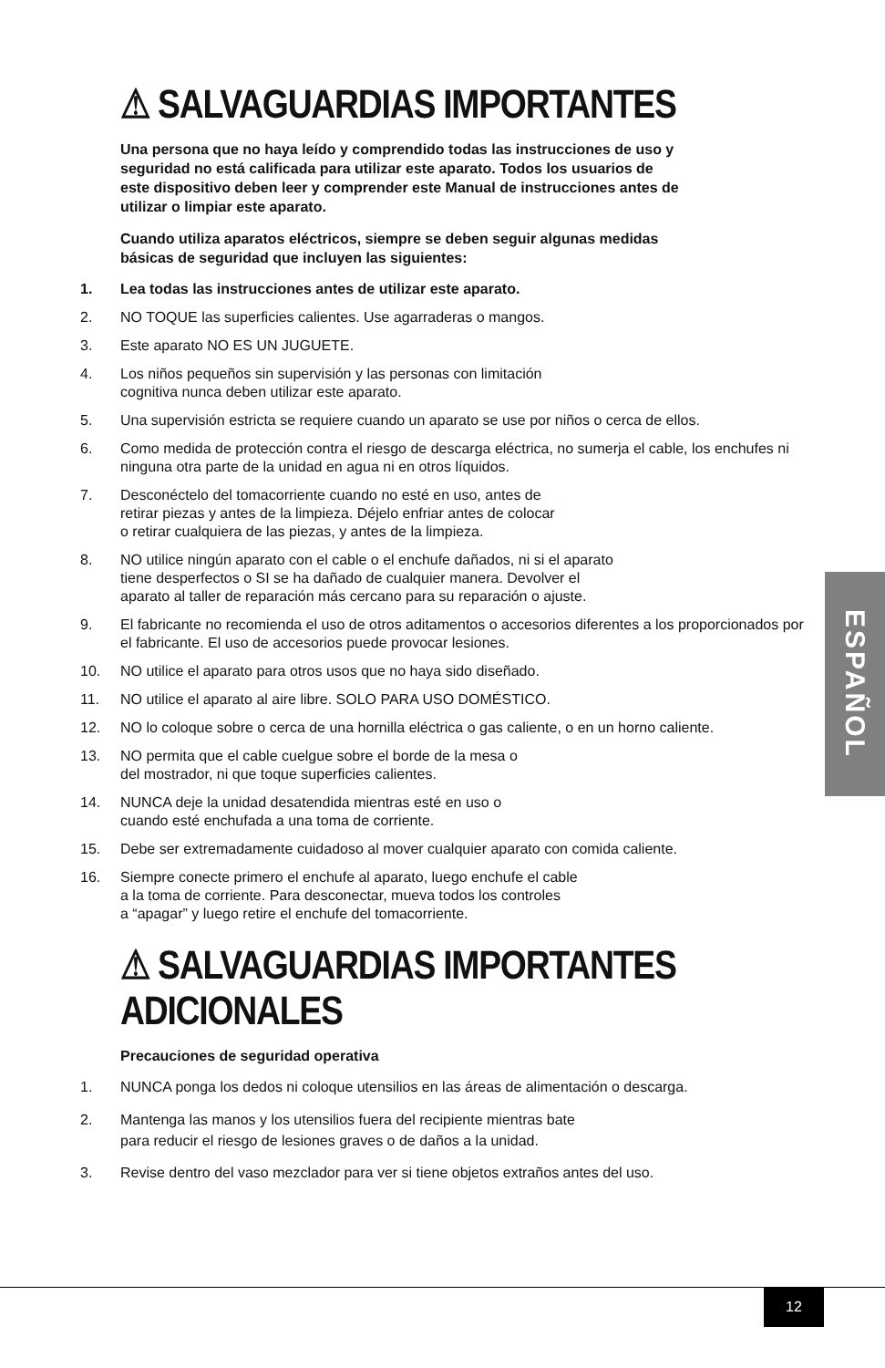⚠ SALVAGUARDIAS IMPORTANTES
Una persona que no haya leído y comprendido todas las instrucciones de uso y seguridad no está calificada para utilizar este aparato. Todos los usuarios de este dispositivo deben leer y comprender este Manual de instrucciones antes de utilizar o limpiar este aparato.
Cuando utiliza aparatos eléctricos, siempre se deben seguir algunas medidas básicas de seguridad que incluyen las siguientes:
1. Lea todas las instrucciones antes de utilizar este aparato.
2. NO TOQUE las superficies calientes. Use agarraderas o mangos.
3. Este aparato NO ES UN JUGUETE.
4. Los niños pequeños sin supervisión y las personas con limitación
cognitiva nunca deben utilizar este aparato.
5. Una supervisión estricta se requiere cuando un aparato se use por niños o cerca de ellos.
6. Como medida de protección contra el riesgo de descarga eléctrica, no sumerja el cable, los enchufes ni ninguna otra parte de la unidad en agua ni en otros líquidos.
7. Desconéctelo del tomacorriente cuando no esté en uso, antes de
retirar piezas y antes de la limpieza. Déjelo enfriar antes de colocar
o retirar cualquiera de las piezas, y antes de la limpieza.
8. NO utilice ningún aparato con el cable o el enchufe dañados, ni si el aparato
tiene desperfectos o SI se ha dañado de cualquier manera. Devolver el
aparato al taller de reparación más cercano para su reparación o ajuste.
9. El fabricante no recomienda el uso de otros aditamentos o accesorios diferentes a los proporcionados por el fabricante. El uso de accesorios puede provocar lesiones.
10. NO utilice el aparato para otros usos que no haya sido diseñado.
11. NO utilice el aparato al aire libre. SOLO PARA USO DOMÉSTICO.
12. NO lo coloque sobre o cerca de una hornilla eléctrica o gas caliente, o en un horno caliente.
13. NO permita que el cable cuelgue sobre el borde de la mesa o
del mostrador, ni que toque superficies calientes.
14. NUNCA deje la unidad desatendida mientras esté en uso o
cuando esté enchufada a una toma de corriente.
15. Debe ser extremadamente cuidadoso al mover cualquier aparato con comida caliente.
16. Siempre conecte primero el enchufe al aparato, luego enchufe el cable
a la toma de corriente. Para desconectar, mueva todos los controles
a “apagar” y luego retire el enchufe del tomacorriente.
⚠ SALVAGUARDIAS IMPORTANTES ADICIONALES
Precauciones de seguridad operativa
1. NUNCA ponga los dedos ni coloque utensilios en las áreas de alimentación o descarga.
2. Mantenga las manos y los utensilios fuera del recipiente mientras bate
para reducir el riesgo de lesiones graves o de daños a la unidad.
3. Revise dentro del vaso mezclador para ver si tiene objetos extraños antes del uso.
ESPAÑOL
12